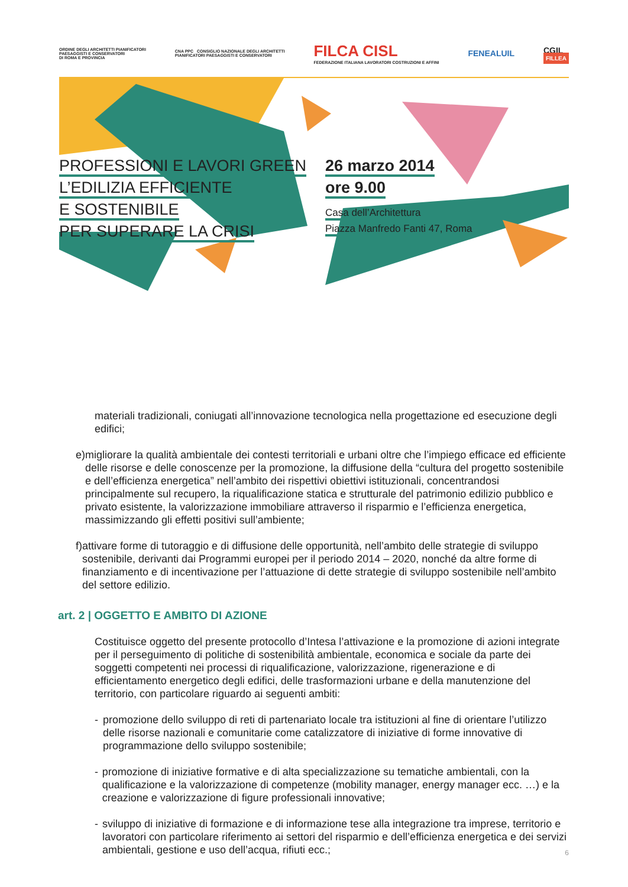ORDINE DEGLI ARCHITETTI PIANIFICATORI
PAESAGGISTI E CONSERVATORI
DI ROMA E PROVINCIA
CNA PPC CONSIGLIO NAZIONALE DEGLI ARCHITETTI
PIANIFICATORI PAESAGGISTI E CONSERVATORI
FILCA CISL
FEDERAZIONE ITALIANA LAVORATORI COSTRUZIONI E AFFINI
FENEALUIL
CGIL
FILLEA
PROFESSIONI E LAVORI GREEN
L’EDILIZIA EFFICIENTE
E SOSTENIBILE
PER SUPERARE LA CRISI
26 marzo 2014
ore 9.00
Casa dell’Architettura
Piazza Manfredo Fanti 47, Roma
materiali tradizionali, coniugati all’innovazione tecnologica nella progettazione ed esecuzione degli edifici;
e) migliorare la qualità ambientale dei contesti territoriali e urbani oltre che l’impiego efficace ed efficiente delle risorse e delle conoscenze per la promozione, la diffusione della “cultura del progetto sostenibile e dell’efficienza energetica” nell’ambito dei rispettivi obiettivi istituzionali, concentrandosi principalmente sul recupero, la riqualificazione statica e strutturale del patrimonio edilizio pubblico e privato esistente, la valorizzazione immobiliare attraverso il risparmio e l’efficienza energetica, massimizzando gli effetti positivi sull’ambiente;
f) attivare forme di tutoraggio e di diffusione delle opportunità, nell’ambito delle strategie di sviluppo sostenibile, derivanti dai Programmi europei per il periodo 2014 – 2020, nonché da altre forme di finanziamento e di incentivazione per l’attuazione di dette strategie di sviluppo sostenibile nell’ambito del settore edilizio.
art. 2 | OGGETTO E AMBITO DI AZIONE
Costituisce oggetto del presente protocollo d’Intesa l’attivazione e la promozione di azioni integrate per il perseguimento di politiche di sostenibilità ambientale, economica e sociale da parte dei soggetti competenti nei processi di riqualificazione, valorizzazione, rigenerazione e di efficientamento energetico degli edifici, delle trasformazioni urbane e della manutenzione del territorio, con particolare riguardo ai seguenti ambiti:
- promozione dello sviluppo di reti di partenariato locale tra istituzioni al fine di orientare l’utilizzo delle risorse nazionali e comunitarie come catalizzatore di iniziative di forme innovative di programmazione dello sviluppo sostenibile;
- promozione di iniziative formative e di alta specializzazione su tematiche ambientali, con la qualificazione e la valorizzazione di competenze (mobility manager, energy manager ecc. …) e la creazione e valorizzazione di figure professionali innovative;
- sviluppo di iniziative di formazione e di informazione tese alla integrazione tra imprese, territorio e lavoratori con particolare riferimento ai settori del risparmio e dell’efficienza energetica e dei servizi ambientali, gestione e uso dell’acqua, rifiuti ecc.;
6